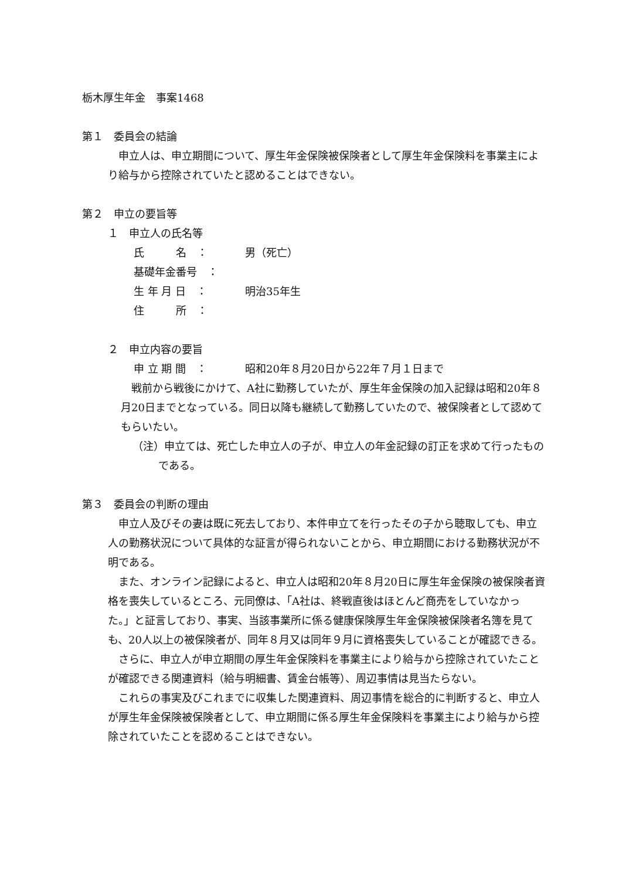栃木厚生年金　事案1468
第１　委員会の結論
申立人は、申立期間について、厚生年金保険被保険者として厚生年金保険料を事業主により給与から控除されていたと認めることはできない。
第２　申立の要旨等
１　申立人の氏名等
氏　　　名　： 男（死亡）
基礎年金番号　：
生 年 月 日　： 明治35年生
住　　　所　：
２　申立内容の要旨
申 立 期 間　： 昭和20年８月20日から22年７月１日まで
戦前から戦後にかけて、A社に勤務していたが、厚生年金保険の加入記録は昭和20年８月20日までとなっている。同日以降も継続して勤務していたので、被保険者として認めてもらいたい。
（注）申立ては、死亡した申立人の子が、申立人の年金記録の訂正を求めて行ったものである。
第３　委員会の判断の理由
申立人及びその妻は既に死去しており、本件申立てを行ったその子から聴取しても、申立人の勤務状況について具体的な証言が得られないことから、申立期間における勤務状況が不明である。
また、オンライン記録によると、申立人は昭和20年８月20日に厚生年金保険の被保険者資格を喪失しているところ、元同僚は、「A社は、終戦直後はほとんど商売をしていなかった。」と証言しており、事実、当該事業所に係る健康保険厚生年金保険被保険者名簿を見ても、20人以上の被保険者が、同年８月又は同年９月に資格喪失していることが確認できる。
さらに、申立人が申立期間の厚生年金保険料を事業主により給与から控除されていたことが確認できる関連資料（給与明細書、賃金台帳等）、周辺事情は見当たらない。
これらの事実及びこれまでに収集した関連資料、周辺事情を総合的に判断すると、申立人が厚生年金保険被保険者として、申立期間に係る厚生年金保険料を事業主により給与から控除されていたことを認めることはできない。